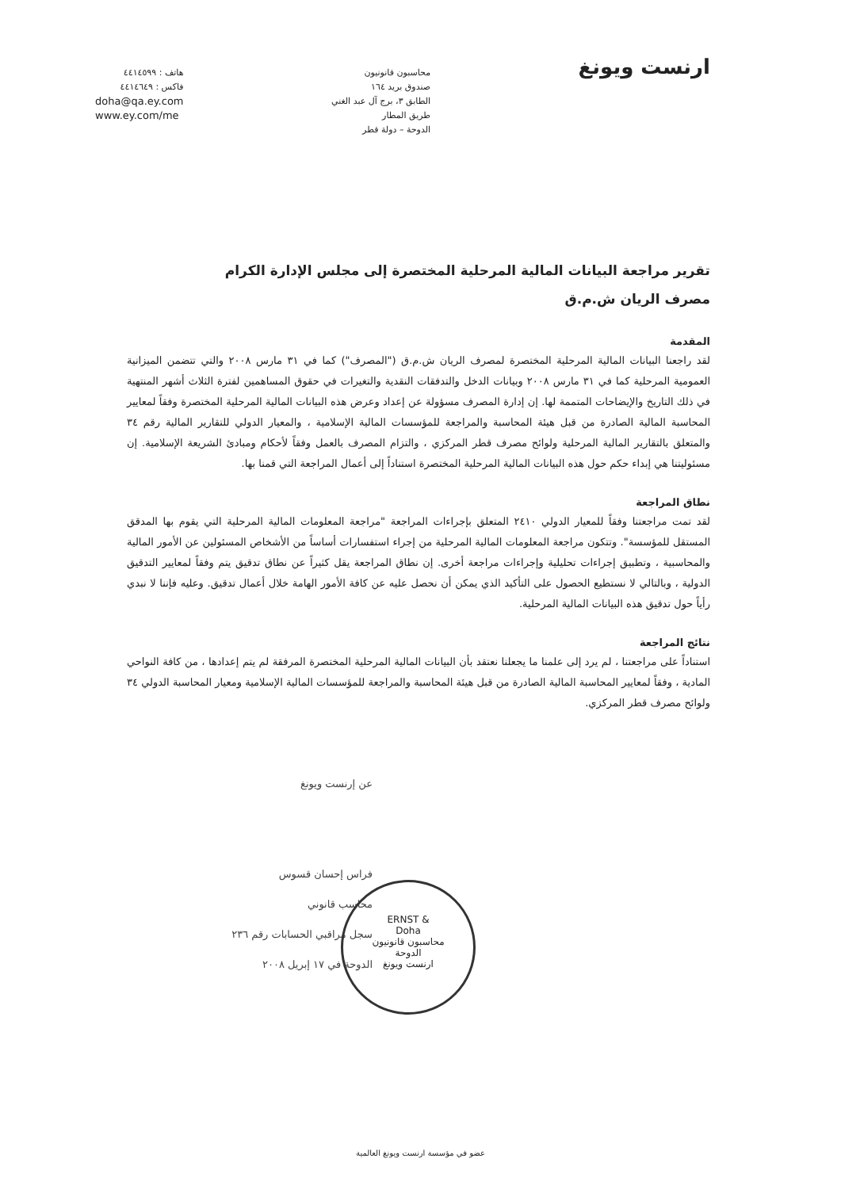ارنست ويونغ
محاسبون قانونيون
صندوق بريد ١٦٤
الطابق ٣، برج آل عبد الغني
طريق المطار
الدوحة – دولة قطر
هاتف : ٤٤١٤٥٩٩
فاكس : ٤٤١٤٦٤٩
doha@qa.ey.com
www.ey.com/me
تقرير مراجعة البيانات المالية المرحلية المختصرة إلى مجلس الإدارة الكرام
مصرف الريان ش.م.ق
المقدمة
لقد راجعنا البيانات المالية المرحلية المختصرة لمصرف الريان ش.م.ق ("المصرف") كما في ٣١ مارس ٢٠٠٨ والتي تتضمن الميزانية العمومية المرحلية كما في ٣١ مارس ٢٠٠٨ وبيانات الدخل والتدفقات النقدية والتغيرات في حقوق المساهمين لفترة الثلاث أشهر المنتهية في ذلك التاريخ والإيضاحات المتممة لها. إن إدارة المصرف مسؤولة عن إعداد وعرض هذه البيانات المالية المرحلية المختصرة وفقاً لمعايير المحاسبة المالية الصادرة من قبل هيئة المحاسبة والمراجعة للمؤسسات المالية الإسلامية ، والمعيار الدولي للتقارير المالية رقم ٣٤ والمتعلق بالتقارير المالية المرحلية ولوائح مصرف قطر المركزي ، والتزام المصرف بالعمل وفقاً لأحكام ومبادئ الشريعة الإسلامية. إن مسئوليتنا هي إبداء حكم حول هذه البيانات المالية المرحلية المختصرة استناداً إلى أعمال المراجعة التي قمنا بها.
نطاق المراجعة
لقد تمت مراجعتنا وفقاً للمعيار الدولي ٢٤١٠ المتعلق بإجراءات المراجعة "مراجعة المعلومات المالية المرحلية التي يقوم بها المدقق المستقل للمؤسسة". وتتكون مراجعة المعلومات المالية المرحلية من إجراء استفسارات أساساً من الأشخاص المسئولين عن الأمور المالية والمحاسبية ، وتطبيق إجراءات تحليلية وإجراءات مراجعة أخرى. إن نطاق المراجعة يقل كثيراً عن نطاق تدقيق يتم وفقاً لمعايير التدقيق الدولية ، وبالتالي لا نستطيع الحصول على التأكيد الذي يمكن أن نحصل عليه عن كافة الأمور الهامة خلال أعمال تدقيق. وعليه فإننا لا نبدي رأياً حول تدقيق هذه البيانات المالية المرحلية.
نتائج المراجعة
استناداً على مراجعتنا ، لم يرد إلى علمنا ما يجعلنا نعتقد بأن البيانات المالية المرحلية المختصرة المرفقة لم يتم إعدادها ، من كافة النواحي المادية ، وفقاً لمعايير المحاسبة المالية الصادرة من قبل هيئة المحاسبة والمراجعة للمؤسسات المالية الإسلامية ومعيار المحاسبة الدولي ٣٤ ولوائح مصرف قطر المركزي.
عن إرنست ويونغ
فراس إحسان قسوس
محاسب قانوني
سجل مراقبي الحسابات رقم ٢٣٦
الدوحة في ١٧ إبريل ٢٠٠٨
ERNST &
Doha
محاسبون قانونيون
الدوحة
ارنست ويونغ
عضو في مؤسسة ارنست ويونغ العالمية